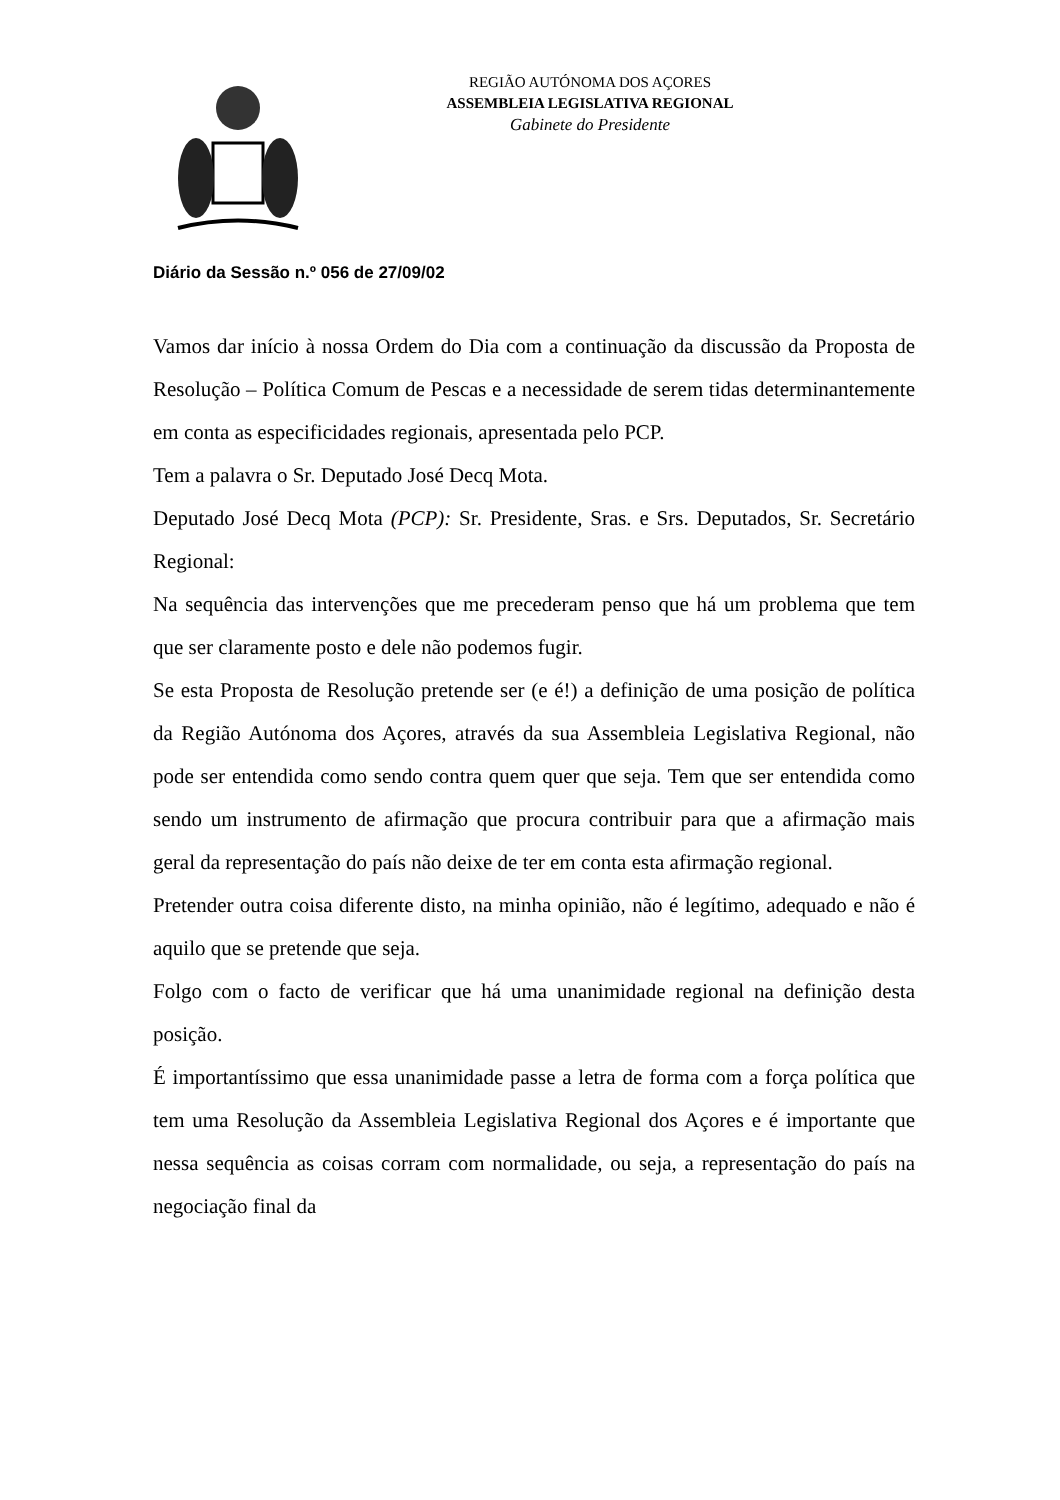REGIÃO AUTÓNOMA DOS AÇORES
ASSEMBLEIA LEGISLATIVA REGIONAL
Gabinete do Presidente
Diário da Sessão n.º 056 de 27/09/02
Vamos dar início à nossa Ordem do Dia com a continuação da discussão da Proposta de Resolução – Política Comum de Pescas e a necessidade de serem tidas determinantemente em conta as especificidades regionais, apresentada pelo PCP.
Tem a palavra o Sr. Deputado José Decq Mota.
Deputado José Decq Mota (PCP): Sr. Presidente, Sras. e Srs. Deputados, Sr. Secretário Regional:
Na sequência das intervenções que me precederam penso que há um problema que tem que ser claramente posto e dele não podemos fugir.
Se esta Proposta de Resolução pretende ser (e é!) a definição de uma posição de política da Região Autónoma dos Açores, através da sua Assembleia Legislativa Regional, não pode ser entendida como sendo contra quem quer que seja. Tem que ser entendida como sendo um instrumento de afirmação que procura contribuir para que a afirmação mais geral da representação do país não deixe de ter em conta esta afirmação regional.
Pretender outra coisa diferente disto, na minha opinião, não é legítimo, adequado e não é aquilo que se pretende que seja.
Folgo com o facto de verificar que há uma unanimidade regional na definição desta posição.
É importantíssimo que essa unanimidade passe a letra de forma com a força política que tem uma Resolução da Assembleia Legislativa Regional dos Açores e é importante que nessa sequência as coisas corram com normalidade, ou seja, a representação do país na negociação final da